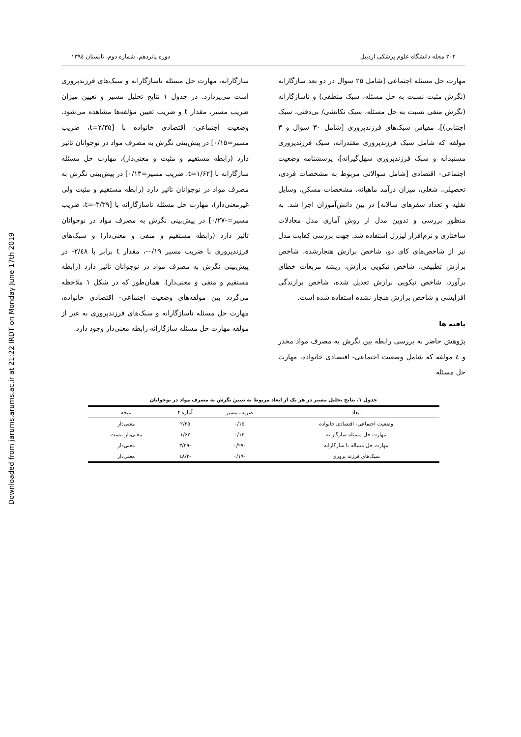Downloaded from jarums.arums.ac.ir at 21:22 IRDT on Monday June 17th 2019
۲۰۲ مجله دانشگاه علوم پزشکی اردبیل دوره پانزدهم، شماره دوم، تابستان ۱۳۹٤
مهارت حل مسئله اجتماعی [شامل ۲۵ سوال در دو بعد سازگارانه (نگرش مثبت نسبت به حل مسئله، سبک منطقی) و ناسازگارانه (نگرش منفی نسبت به حل مسئله، سبک تکانشی/ بی‌دقتی، سبک اجتنابی)]، مقیاس سبک‌های فرزندپروری [شامل ۳۰ سوال و ۳ مولفه که شامل سبک فرزندپروری مقتدرانه، سبک فرزندپروری مستبدانه و سبک فرزندپروری سهل‌گیرانه]، پرسشنامه وضعیت اجتماعی- اقتصادی [شامل سوالاتی مربوط به مشخصات فردی، تحصیلی، شغلی، میزان درآمد ماهیانه، مشخصات مسکن، وسایل نقلیه و تعداد سفرهای سالانه] در بین دانش‌آموزان اجرا شد. به منظور بررسی و تدوین مدل از روش آماری مدل معادلات ساختاری و نرم‌افزار لیزرل استفاده شد. جهت بررسی کفایت مدل نیز از شاخص‌های کای دو، شاخص برازش هنجارشده، شاخص برازش تطبیقی، شاخص نیکویی برازش، ریشه مربعات خطای برآورد، شاخص نیکویی برازش تعدیل شده، شاخص برازندگی افزایشی و شاخص برازش هنجار نشده استفاده شده است.
یافته ها
پژوهش حاضر به بررسی رابطه بین نگرش به مصرف مواد مخدر و ٤ مولفه که شامل وضعیت اجتماعی- اقتصادی خانواده، مهارت حل مسئله
سازگارانه، مهارت حل مسئله ناسازگارانه و سبک‌های فرزندپروری است می‌پردازد. در جدول ۱ نتایج تحلیل مسیر و تعیین میزان ضریب مسیر، مقدار t و ضریب تعیین مؤلفه‌ها مشاهده می‌شود. وضعیت اجتماعی- اقتصادی خانواده با [t=۲/۳۵، ضریب مسیر=۰/۱۵] در پیش‌بینی نگرش به مصرف مواد در نوجوانان تاثیر دارد (رابطه مستقیم و مثبت و معنی‌دار)، مهارت حل مسئله سازگارانه با [t=۱/۶۲، ضریب مسیر=۰/۱۳] در پیش‌بینی نگرش به مصرف مواد در نوجوانان تاثیر دارد (رابطه مستقیم و مثبت ولی غیرمعنی‌دار)، مهارت حل مسئله ناسازگارانه با [t=-۳/۳۹، ضریب مسیر=-۰/۲۷] در پیش‌بینی نگرش به مصرف مواد در نوجوانان تاثیر دارد (رابطه مستقیم و منفی و معنی‌دار) و سبک‌های فرزندپروری با ضریب مسیر ۰/۱۹-، مقدار t برابر با ۲/٤۸- در پیش‌بینی نگرش به مصرف مواد در نوجوانان تاثیر دارد (رابطه مستقیم و منفی و معنی‌دار). همان‌طور که در شکل ۱ ملاحظه می‌گردد بین مولفه‌های وضعیت اجتماعی- اقتصادی خانواده، مهارت حل مسئله ناسازگارانه و سبک‌های فرزندپروری به غیر از مولفه مهارت حل مسئله سازگارانه رابطه معنی‌دار وجود دارد.
جدول ۱. نتایج تحلیل مسیر در هر یک از ابعاد مربوط به تبیین نگرش به مصرف مواد در نوجوانان
| ابعاد | ضریب مسیر | آماره t | نتیجه |
| --- | --- | --- | --- |
| وضعیت اجتماعی- اقتصادی خانواده | ۰/۱۵ | ۲/۳۵ | معنی‌دار |
| مهارت حل مسئله سازگارانه | ۰/۱۳ | ۱/۶۲ | معنی‌دار نیست |
| مهارت حل مساله نا سازگارانه | -۰/۲۷ | -۳/۳۹ | معنی‌دار |
| سبک‌های فرزند پروری | -۰/۱۹ | -۲/٤۸ | معنی‌دار |